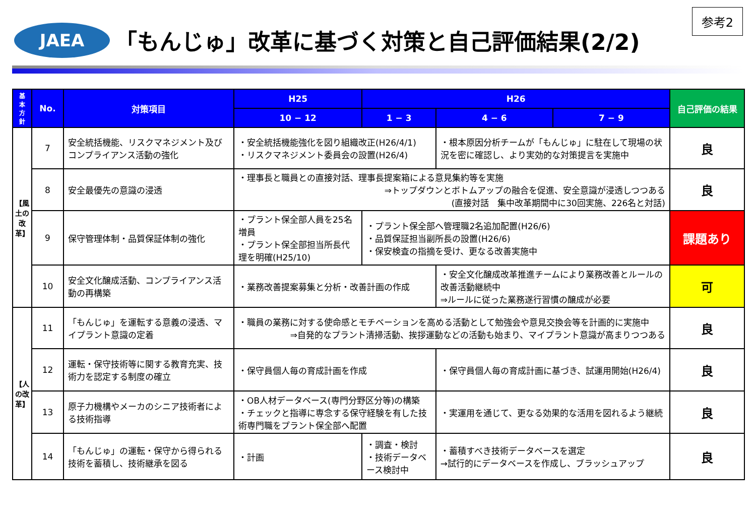参考2
JAEA
「もんじゅ」改革に基づく対策と自己評価結果(2/2)
| 基本方針 | No. | 対策項目 | H25 | H26 | | | 自己評価の結果 |
| --- | --- | --- | --- | --- | --- | --- | --- |
| | | | 10 − 12 | 1 − 3 | 4 − 6 | 7 − 9 | |
| 【風土の改革】 | 7 | 安全統括機能、リスクマネジメント及びコンプライアンス活動の強化 | ・安全統括機能強化を図り組織改正(H26/4/1) ・リスクマネジメント委員会の設置(H26/4) | | ・根本原因分析チームが「もんじゅ」に駐在して現場の状況を密に確認し、より実効的な対策提言を実施中 | | 良 |
| | 8 | 安全最優先の意識の浸透 | ・理事長と職員との直接対話、理事長提案箱による意見集約等を実施 ⇒トップダウンとボトムアップの融合を促進、安全意識が浸透しつつある (直接対話 集中改革期間中に30回実施、226名と対話) | | | | 良 |
| | 9 | 保守管理体制・品質保証体制の強化 | ・プラント保全部人員を25名増員 ・プラント保全部担当所長代理を明確(H25/10) | ・プラント保全部へ管理職2名追加配置(H26/6) ・品質保証担当副所長の設置(H26/6) ・保安検査の指摘を受け、更なる改善実施中 | | | 課題あり |
| | 10 | 安全文化醸成活動、コンプライアンス活動の再構築 | ・業務改善提案募集と分析・改善計画の作成 | | ・安全文化醸成改革推進チームにより業務改善とルールの改善活動継続中 ⇒ルールに従った業務遂行習慣の醸成が必要 | | 可 |
| 【人の改革】 | 11 | 「もんじゅ」を運転する意義の浸透、マイプラント意識の定着 | ・職員の業務に対する使命感とモチベーションを高める活動として勉強会や意見交換会等を計画的に実施中 ⇒自発的なプラント清掃活動、挨拶運動などの活動も始まり、マイプラント意識が高まりつつある | | | | 良 |
| | 12 | 運転・保守技術等に関する教育充実、技術力を認定する制度の確立 | ・保守員個人毎の育成計画を作成 | | ・保守員個人毎の育成計画に基づき、試運用開始(H26/4) | | 良 |
| | 13 | 原子力機構やメーカのシニア技術者による技術指導 | ・OB人材データベース(専門分野区分等)の構築 ・チェックと指導に専念する保守経験を有した技術専門職をプラント保全部へ配置 | | ・実運用を通じて、更なる効果的な活用を図れるよう継続 | | 良 |
| | 14 | 「もんじゅ」の運転・保守から得られる技術を蓄積し、技術継承を図る | ・計画 | ・調査・検討 ・技術データベース検討中 | ・蓄積すべき技術データベースを選定 →試行的にデータベースを作成し、ブラッシュアップ | | 良 |